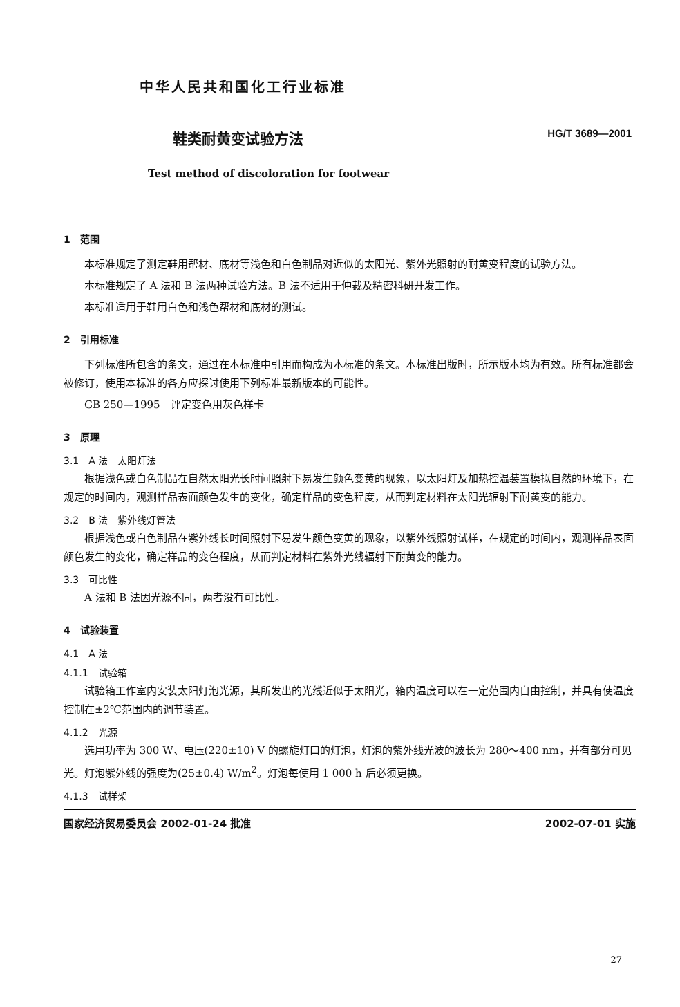中华人民共和国化工行业标准
鞋类耐黄变试验方法
HG/T 3689—2001
Test method of discoloration for footwear
1　范围
本标准规定了测定鞋用帮材、底材等浅色和白色制品对近似的太阳光、紫外光照射的耐黄变程度的试验方法。
本标准规定了 A 法和 B 法两种试验方法。B 法不适用于仲裁及精密科研开发工作。
本标准适用于鞋用白色和浅色帮材和底材的测试。
2　引用标准
下列标准所包含的条文，通过在本标准中引用而构成为本标准的条文。本标准出版时，所示版本均为有效。所有标准都会被修订，使用本标准的各方应探讨使用下列标准最新版本的可能性。
GB 250—1995　评定变色用灰色样卡
3　原理
3.1　A 法　太阳灯法
根据浅色或白色制品在自然太阳光长时间照射下易发生颜色变黄的现象，以太阳灯及加热控温装置模拟自然的环境下，在规定的时间内，观测样品表面颜色发生的变化，确定样品的变色程度，从而判定材料在太阳光辐射下耐黄变的能力。
3.2　B 法　紫外线灯管法
根据浅色或白色制品在紫外线长时间照射下易发生颜色变黄的现象，以紫外线照射试样，在规定的时间内，观测样品表面颜色发生的变化，确定样品的变色程度，从而判定材料在紫外光线辐射下耐黄变的能力。
3.3　可比性
A 法和 B 法因光源不同，两者没有可比性。
4　试验装置
4.1　A 法
4.1.1　试验箱
试验箱工作室内安装太阳灯泡光源，其所发出的光线近似于太阳光，箱内温度可以在一定范围内自由控制，并具有使温度控制在±2℃范围内的调节装置。
4.1.2　光源
选用功率为 300 W、电压(220±10) V 的螺旋灯口的灯泡，灯泡的紫外线光波的波长为 280～400 nm，并有部分可见光。灯泡紫外线的强度为(25±0.4) W/m<sup>2</sup>。灯泡每使用 1 000 h 后必须更换。
4.1.3　试样架
国家经济贸易委员会 2002-01-24 批准 2002-07-01 实施
27